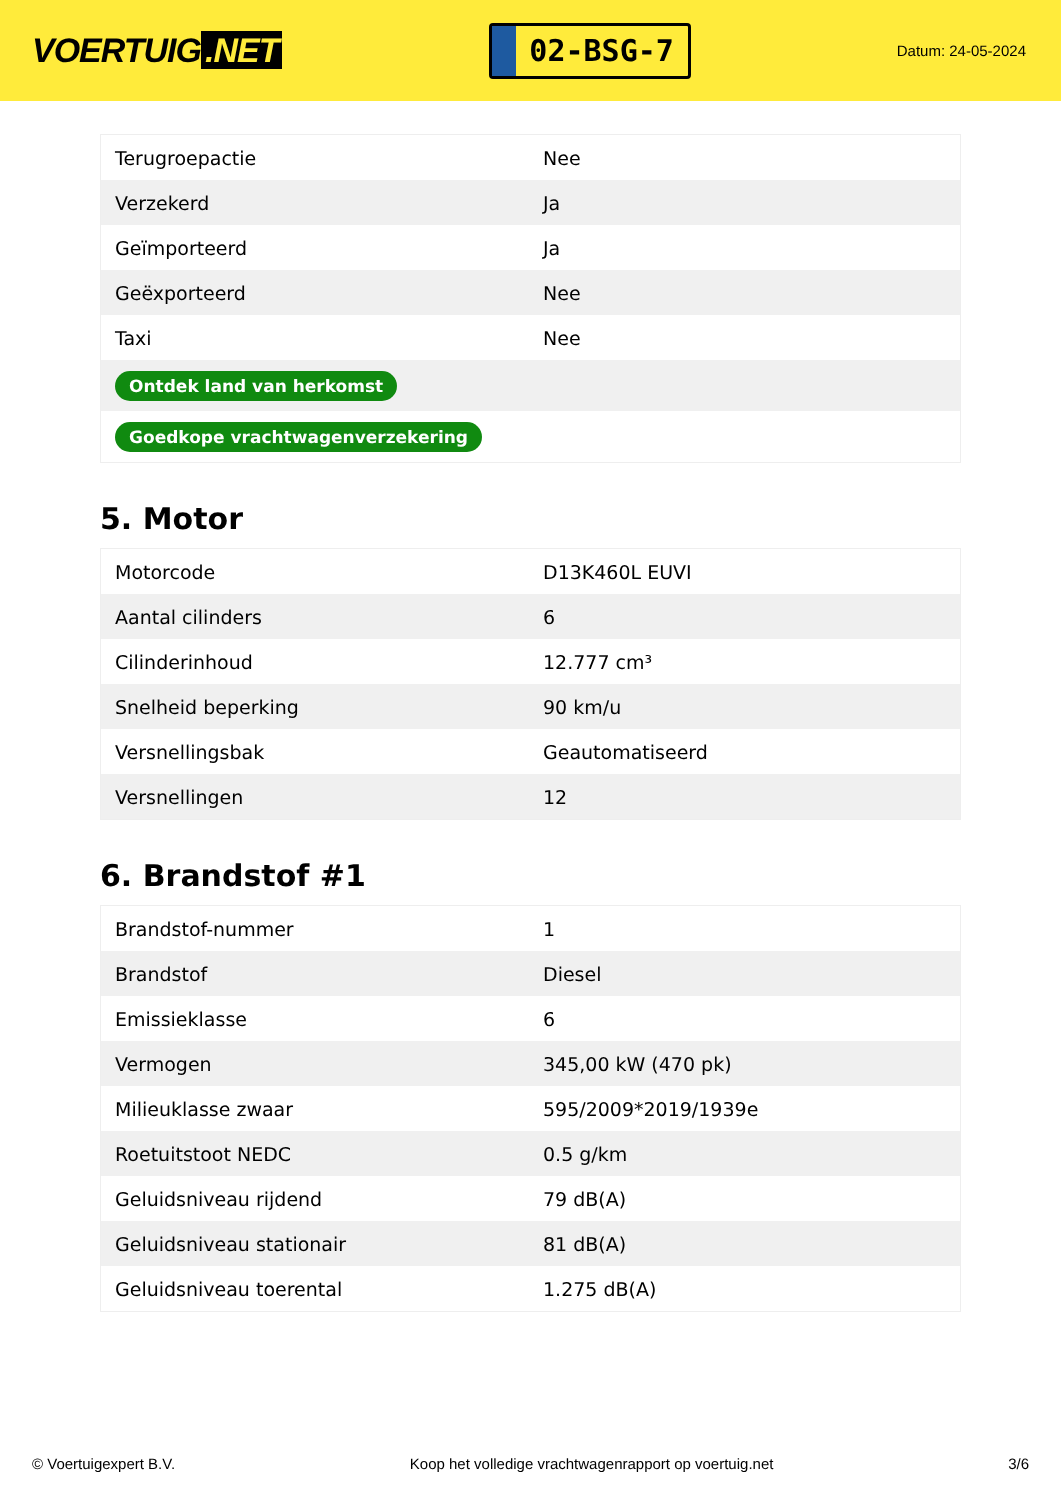VOERTUIG.NET
02-BSG-7
Datum: 24-05-2024
| Terugroepactie | Nee |
| Verzekerd | Ja |
| Geïmporteerd | Ja |
| Geëxporteerd | Nee |
| Taxi | Nee |
| Ontdek land van herkomst | |
| Goedkope vrachtwagenverzekering | |
5. Motor
| Motorcode | D13K460L EUVI |
| Aantal cilinders | 6 |
| Cilinderinhoud | 12.777 cm³ |
| Snelheid beperking | 90 km/u |
| Versnellingsbak | Geautomatiseerd |
| Versnellingen | 12 |
6. Brandstof #1
| Brandstof-nummer | 1 |
| Brandstof | Diesel |
| Emissieklasse | 6 |
| Vermogen | 345,00 kW (470 pk) |
| Milieuklasse zwaar | 595/2009*2019/1939e |
| Roetuitstoot NEDC | 0.5 g/km |
| Geluidsniveau rijdend | 79 dB(A) |
| Geluidsniveau stationair | 81 dB(A) |
| Geluidsniveau toerental | 1.275 dB(A) |
© Voertuigexpert B.V. Koop het volledige vrachtwagenrapport op voertuig.net 3/6